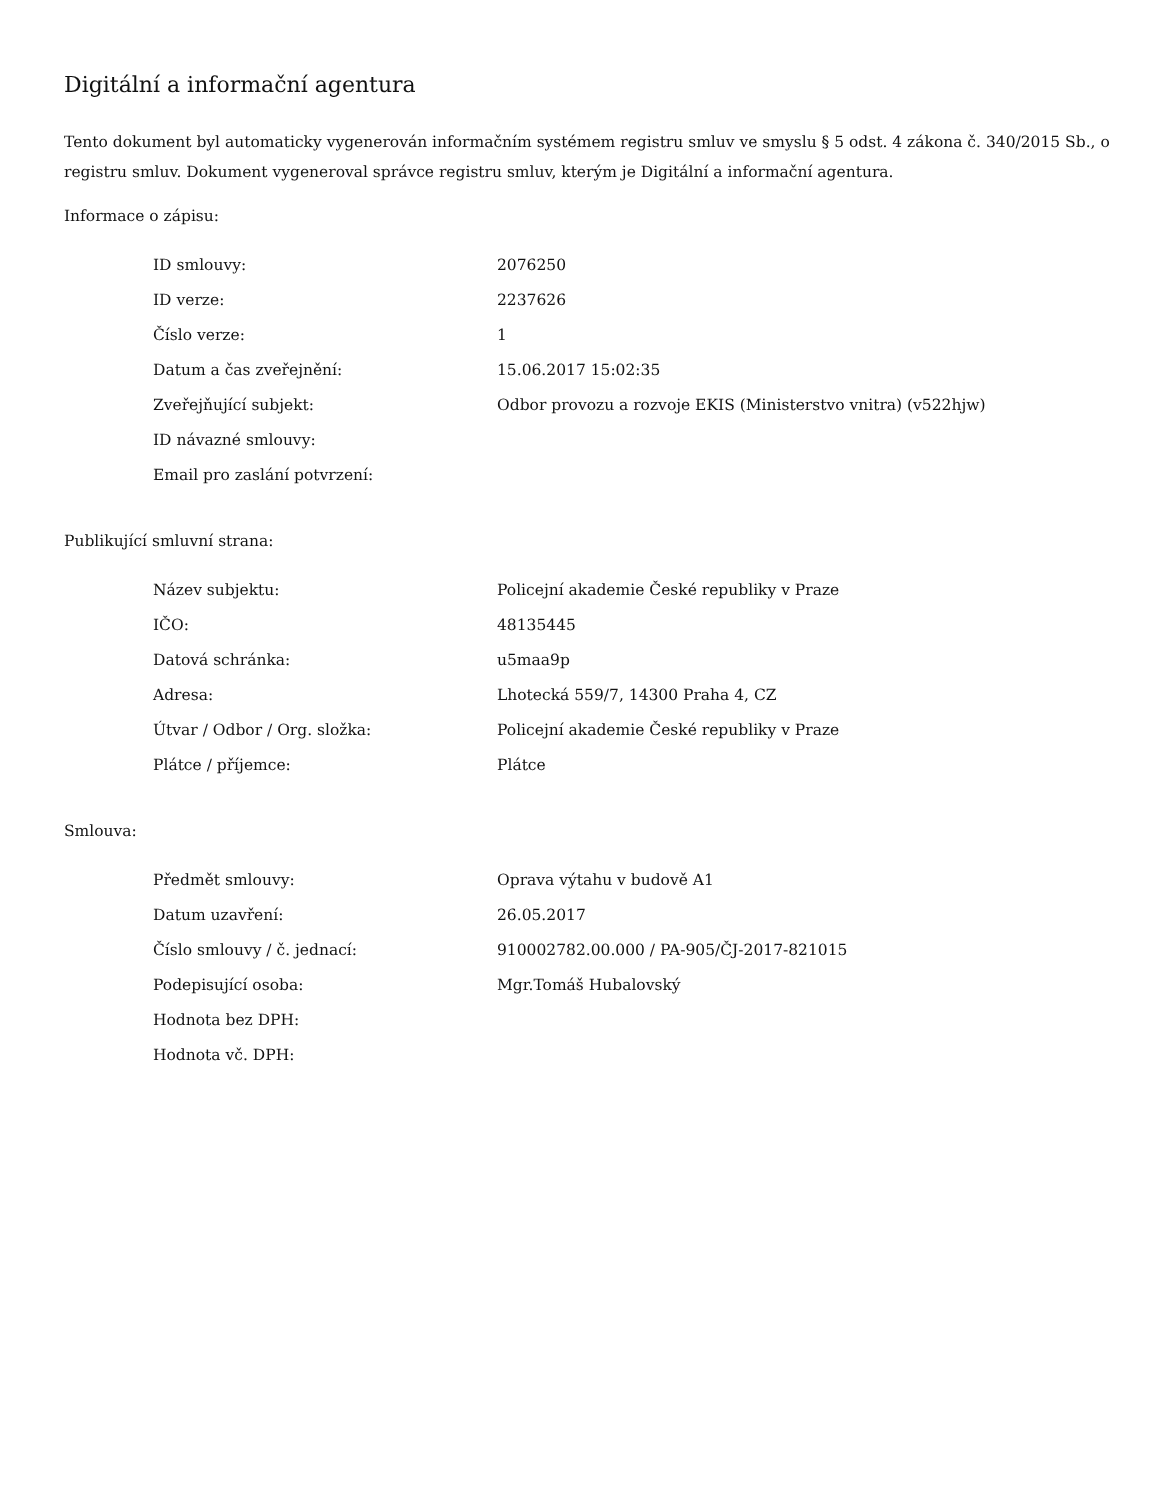Digitální a informační agentura
Tento dokument byl automaticky vygenerován informačním systémem registru smluv ve smyslu § 5 odst. 4 zákona č. 340/2015 Sb., o registru smluv. Dokument vygeneroval správce registru smluv, kterým je Digitální a informační agentura.
Informace o zápisu:
| ID smlouvy: | 2076250 |
| ID verze: | 2237626 |
| Číslo verze: | 1 |
| Datum a čas zveřejnění: | 15.06.2017 15:02:35 |
| Zveřejňující subjekt: | Odbor provozu a rozvoje EKIS (Ministerstvo vnitra) (v522hjw) |
| ID návazné smlouvy: | |
| Email pro zaslání potvrzení: | |
Publikující smluvní strana:
| Název subjektu: | Policejní akademie České republiky v Praze |
| IČO: | 48135445 |
| Datová schránka: | u5maa9p |
| Adresa: | Lhotecká 559/7, 14300 Praha 4, CZ |
| Útvar / Odbor / Org. složka: | Policejní akademie České republiky v Praze |
| Plátce / příjemce: | Plátce |
Smlouva:
| Předmět smlouvy: | Oprava výtahu v budově A1 |
| Datum uzavření: | 26.05.2017 |
| Číslo smlouvy / č. jednací: | 910002782.00.000 / PA-905/ČJ-2017-821015 |
| Podepisující osoba: | Mgr.Tomáš Hubalovský |
| Hodnota bez DPH: | |
| Hodnota vč. DPH: | |